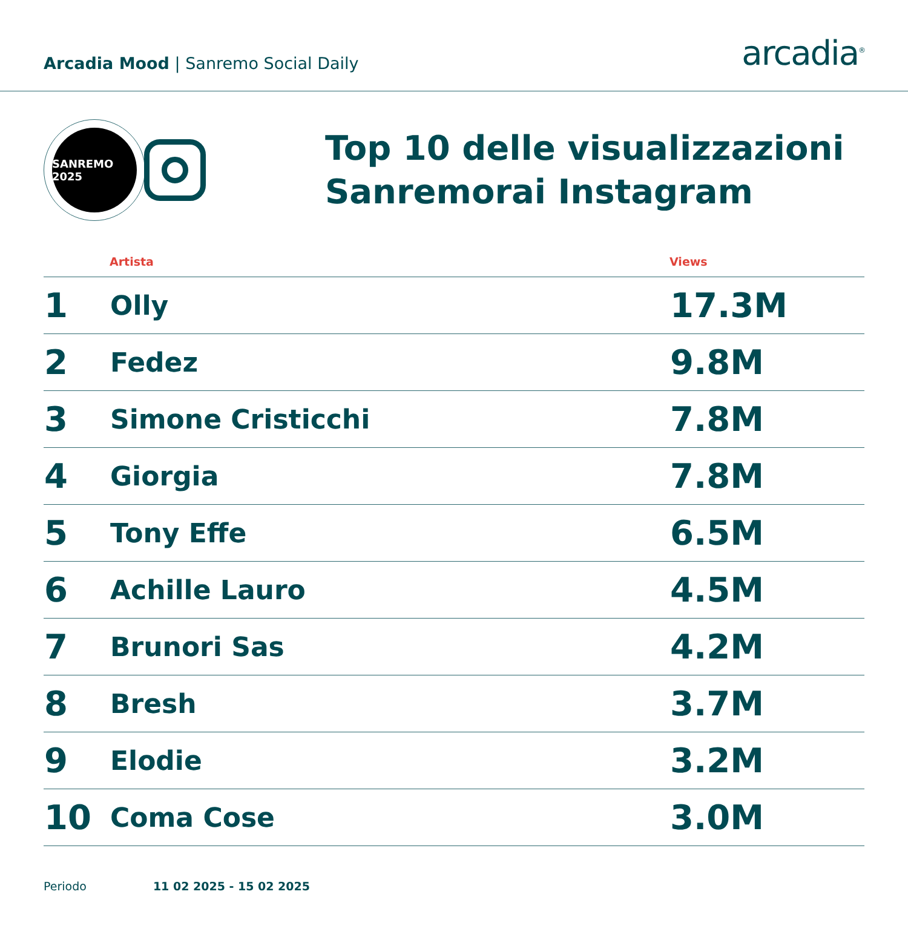Arcadia Mood | Sanremo Social Daily
arcadia<sup>®</sup>
SANREMO 2025
Top 10 delle visualizzazioni
Sanremorai Instagram
| | Artista | Views |
| --- | --- | --- |
| 1 | Olly | 17.3M |
| 2 | Fedez | 9.8M |
| 3 | Simone Cristicchi | 7.8M |
| 4 | Giorgia | 7.8M |
| 5 | Tony Effe | 6.5M |
| 6 | Achille Lauro | 4.5M |
| 7 | Brunori Sas | 4.2M |
| 8 | Bresh | 3.7M |
| 9 | Elodie | 3.2M |
| 10 | Coma Cose | 3.0M |
Periodo 11 02 2025 - 15 02 2025